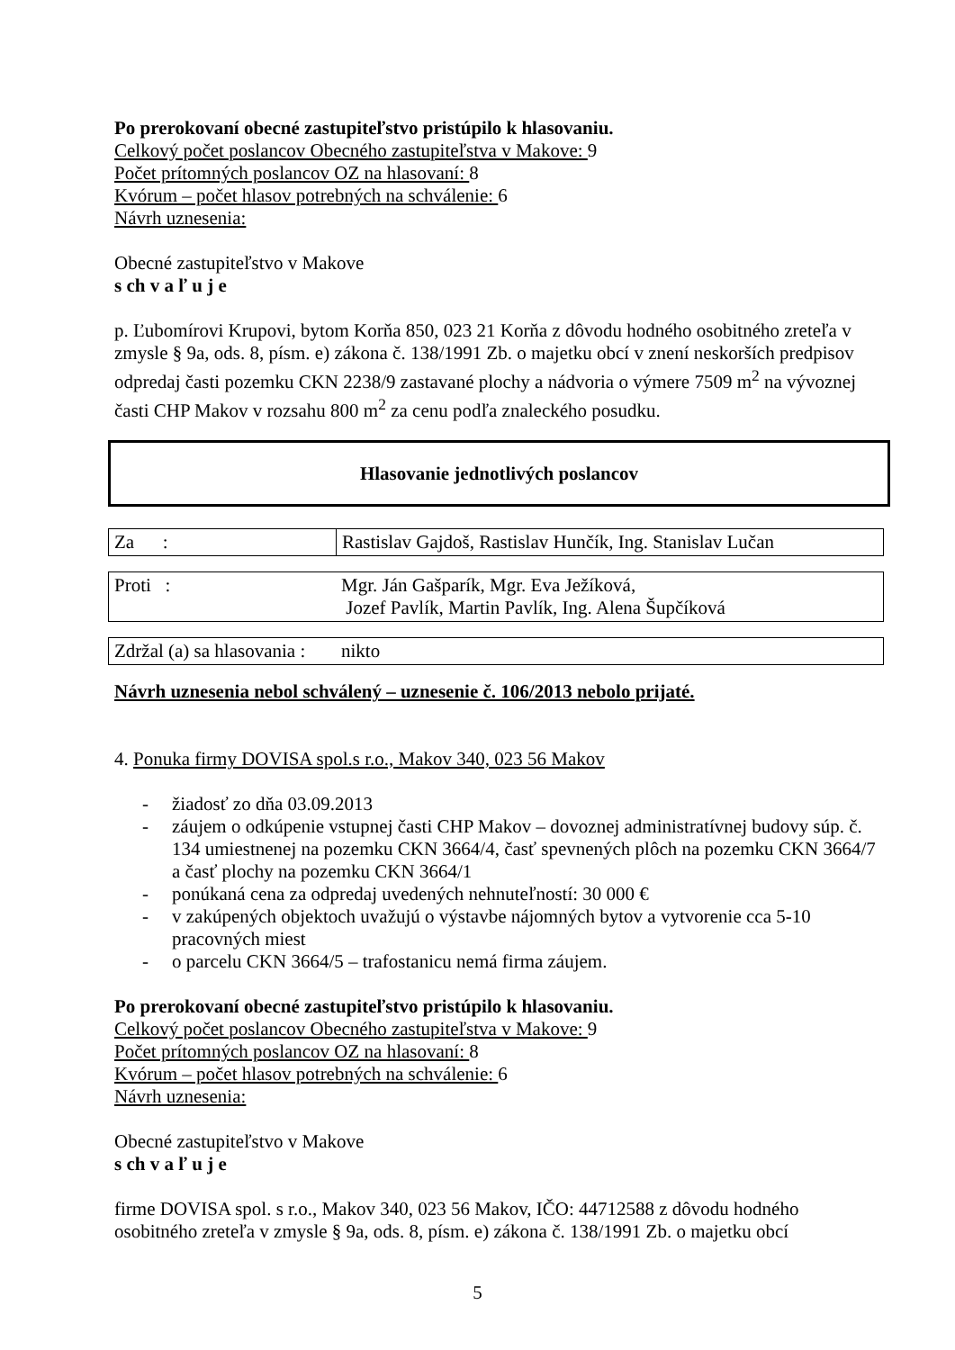Po prerokovaní obecné zastupiteľstvo pristúpilo k hlasovaniu.
Celkový počet poslancov Obecného zastupiteľstva v Makove: 9
Počet prítomných poslancov OZ na hlasovaní: 8
Kvórum – počet hlasov potrebných na schválenie: 6
Návrh uznesenia:
Obecné zastupiteľstvo v Makove
s ch v a ľ u j e
p. Ľubomírovi Krupovi, bytom Korňa 850, 023 21 Korňa z dôvodu hodného osobitného zreteľa v zmysle § 9a, ods. 8, písm. e) zákona č. 138/1991 Zb. o majetku obcí v znení neskorších predpisov odpredaj časti pozemku CKN 2238/9 zastavané plochy a nádvoria o výmere 7509 m<sup>2</sup> na vývoznej časti CHP Makov v rozsahu 800 m<sup>2</sup> za cenu podľa znaleckého posudku.
Hlasovanie jednotlivých poslancov
| Za : | Rastislav Gajdoš, Rastislav Hunčík, Ing. Stanislav Lučan |
| Proti : | Mgr. Ján Gašparík, Mgr. Eva Ježíková, Jozef Pavlík, Martin Pavlík, Ing. Alena Šupčíková |
| Zdržal (a) sa hlasovania : | nikto |
Návrh uznesenia nebol schválený – uznesenie č. 106/2013 nebolo prijaté.
4. Ponuka firmy DOVISA spol.s r.o., Makov 340, 023 56 Makov
- žiadosť zo dňa 03.09.2013
- záujem o odkúpenie vstupnej časti CHP Makov – dovoznej administratívnej budovy súp. č. 134 umiestnenej na pozemku CKN 3664/4, časť spevnených plôch na pozemku CKN 3664/7 a časť plochy na pozemku CKN 3664/1
- ponúkaná cena za odpredaj uvedených nehnuteľností: 30 000 €
- v zakúpených objektoch uvažujú o výstavbe nájomných bytov a vytvorenie cca 5-10 pracovných miest
- o parcelu CKN 3664/5 – trafostanicu nemá firma záujem.
Po prerokovaní obecné zastupiteľstvo pristúpilo k hlasovaniu.
Celkový počet poslancov Obecného zastupiteľstva v Makove: 9
Počet prítomných poslancov OZ na hlasovaní: 8
Kvórum – počet hlasov potrebných na schválenie: 6
Návrh uznesenia:
Obecné zastupiteľstvo v Makove
s ch v a ľ u j e
firme DOVISA spol. s r.o., Makov 340, 023 56 Makov, IČO: 44712588 z dôvodu hodného osobitného zreteľa v zmysle § 9a, ods. 8, písm. e) zákona č. 138/1991 Zb. o majetku obcí
5